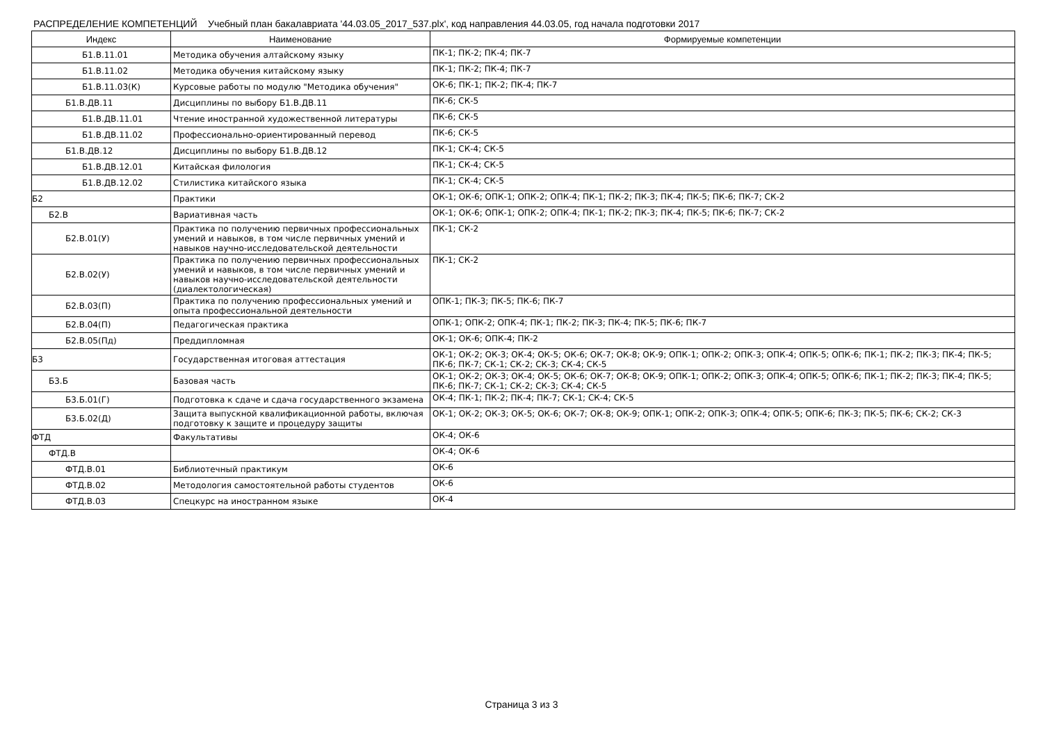РАСПРЕДЕЛЕНИЕ КОМПЕТЕНЦИЙ Учебный план бакалавриата '44.03.05_2017_537.plx', код направления 44.03.05, год начала подготовки 2017
| Индекс | Наименование | Формируемые компетенции |
| --- | --- | --- |
| Б1.В.11.01 | Методика обучения алтайскому языку | ПК-1; ПК-2; ПК-4; ПК-7 |
| Б1.В.11.02 | Методика обучения китайскому языку | ПК-1; ПК-2; ПК-4; ПК-7 |
| Б1.В.11.03(К) | Курсовые работы по модулю "Методика обучения" | ОК-6; ПК-1; ПК-2; ПК-4; ПК-7 |
| Б1.В.ДВ.11 | Дисциплины по выбору Б1.В.ДВ.11 | ПК-6; СК-5 |
| Б1.В.ДВ.11.01 | Чтение иностранной художественной литературы | ПК-6; СК-5 |
| Б1.В.ДВ.11.02 | Профессионально-ориентированный перевод | ПК-6; СК-5 |
| Б1.В.ДВ.12 | Дисциплины по выбору Б1.В.ДВ.12 | ПК-1; СК-4; СК-5 |
| Б1.В.ДВ.12.01 | Китайская филология | ПК-1; СК-4; СК-5 |
| Б1.В.ДВ.12.02 | Стилистика китайского языка | ПК-1; СК-4; СК-5 |
| Б2 | Практики | ОК-1; ОК-6; ОПК-1; ОПК-2; ОПК-4; ПК-1; ПК-2; ПК-3; ПК-4; ПК-5; ПК-6; ПК-7; СК-2 |
| Б2.В | Вариативная часть | ОК-1; ОК-6; ОПК-1; ОПК-2; ОПК-4; ПК-1; ПК-2; ПК-3; ПК-4; ПК-5; ПК-6; ПК-7; СК-2 |
| Б2.В.01(У) | Практика по получению первичных профессиональных умений и навыков, в том числе первичных умений и навыков научно-исследовательской деятельности | ПК-1; СК-2 |
| Б2.В.02(У) | Практика по получению первичных профессиональных умений и навыков, в том числе первичных умений и навыков научно-исследовательской деятельности (диалектологическая) | ПК-1; СК-2 |
| Б2.В.03(П) | Практика по получению профессиональных умений и опыта профессиональной деятельности | ОПК-1; ПК-3; ПК-5; ПК-6; ПК-7 |
| Б2.В.04(П) | Педагогическая практика | ОПК-1; ОПК-2; ОПК-4; ПК-1; ПК-2; ПК-3; ПК-4; ПК-5; ПК-6; ПК-7 |
| Б2.В.05(Пд) | Преддипломная | ОК-1; ОК-6; ОПК-4; ПК-2 |
| Б3 | Государственная итоговая аттестация | ОК-1; ОК-2; ОК-3; ОК-4; ОК-5; ОК-6; ОК-7; ОК-8; ОК-9; ОПК-1; ОПК-2; ОПК-3; ОПК-4; ОПК-5; ОПК-6; ПК-1; ПК-2; ПК-3; ПК-4; ПК-5; ПК-6; ПК-7; СК-1; СК-2; СК-3; СК-4; СК-5 |
| Б3.Б | Базовая часть | ОК-1; ОК-2; ОК-3; ОК-4; ОК-5; ОК-6; ОК-7; ОК-8; ОК-9; ОПК-1; ОПК-2; ОПК-3; ОПК-4; ОПК-5; ОПК-6; ПК-1; ПК-2; ПК-3; ПК-4; ПК-5; ПК-6; ПК-7; СК-1; СК-2; СК-3; СК-4; СК-5 |
| Б3.Б.01(Г) | Подготовка к сдаче и сдача государственного экзамена | ОК-4; ПК-1; ПК-2; ПК-4; ПК-7; СК-1; СК-4; СК-5 |
| Б3.Б.02(Д) | Защита выпускной квалификационной работы, включая подготовку к защите и процедуру защиты | ОК-1; ОК-2; ОК-3; ОК-5; ОК-6; ОК-7; ОК-8; ОК-9; ОПК-1; ОПК-2; ОПК-3; ОПК-4; ОПК-5; ОПК-6; ПК-3; ПК-5; ПК-6; СК-2; СК-3 |
| ФТД | Факультативы | ОК-4; ОК-6 |
| ФТД.В | | ОК-4; ОК-6 |
| ФТД.В.01 | Библиотечный практикум | ОК-6 |
| ФТД.В.02 | Методология самостоятельной работы студентов | ОК-6 |
| ФТД.В.03 | Спецкурс на иностранном языке | ОК-4 |
Страница 3 из 3